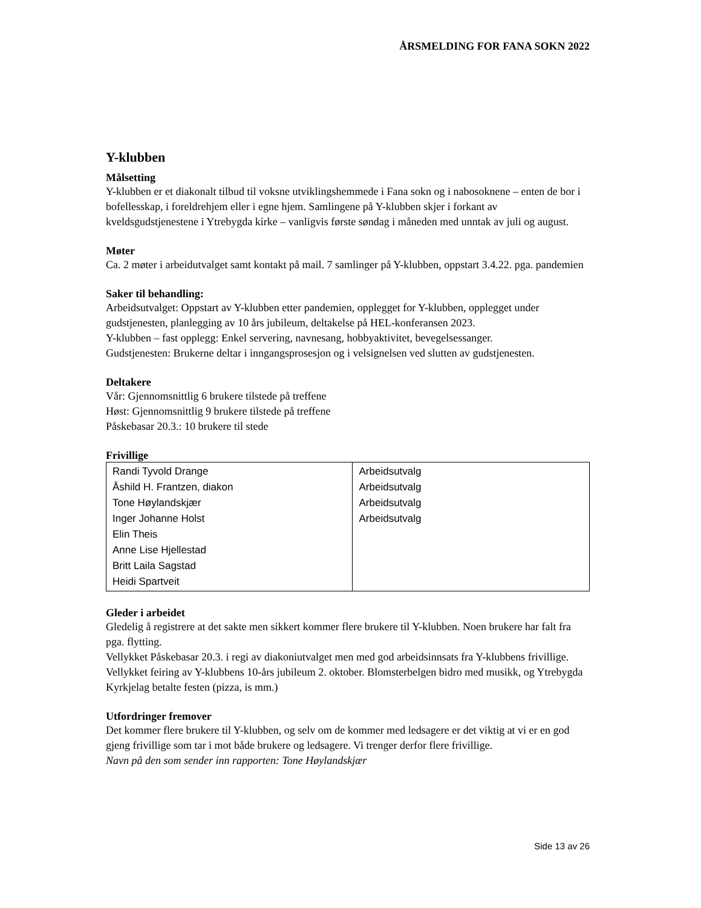ÅRSMELDING FOR FANA SOKN 2022
Y-klubben
Målsetting
Y-klubben er et diakonalt tilbud til voksne utviklingshemmede i Fana sokn og i nabosoknene – enten de bor i bofellesskap, i foreldrehjem eller i egne hjem. Samlingene på Y-klubben skjer i forkant av kveldsgudstjenestene i Ytrebygda kirke – vanligvis første søndag i måneden med unntak av juli og august.
Møter
Ca. 2 møter i arbeidutvalget samt kontakt på mail. 7 samlinger på Y-klubben, oppstart 3.4.22. pga. pandemien
Saker til behandling:
Arbeidsutvalget: Oppstart av Y-klubben etter pandemien, opplegget for Y-klubben, opplegget under gudstjenesten, planlegging av 10 års jubileum, deltakelse på HEL-konferansen 2023.
Y-klubben – fast opplegg: Enkel servering, navnesang, hobbyaktivitet, bevegelsessanger.
Gudstjenesten: Brukerne deltar i inngangsprosesjon og i velsignelsen ved slutten av gudstjenesten.
Deltakere
Vår: Gjennomsnittlig 6 brukere tilstede på treffene
Høst: Gjennomsnittlig 9 brukere tilstede på treffene
Påskebasar 20.3.: 10 brukere til stede
Frivillige
| Randi Tyvold Drange Åshild H. Frantzen, diakon Tone Høylandskjær Inger Johanne Holst Elin Theis Anne Lise Hjellestad Britt Laila Sagstad Heidi Spartveit | Arbeidsutvalg Arbeidsutvalg Arbeidsutvalg Arbeidsutvalg |
Gleder i arbeidet
Gledelig å registrere at det sakte men sikkert kommer flere brukere til Y-klubben. Noen brukere har falt fra pga. flytting.
Vellykket Påskebasar 20.3. i regi av diakoniutvalget men med god arbeidsinnsats fra Y-klubbens frivillige. Vellykket feiring av Y-klubbens 10-års jubileum 2. oktober. Blomsterbelgen bidro med musikk, og Ytrebygda Kyrkjelag betalte festen (pizza, is mm.)
Utfordringer fremover
Det kommer flere brukere til Y-klubben, og selv om de kommer med ledsagere er det viktig at vi er en god gjeng frivillige som tar i mot både brukere og ledsagere. Vi trenger derfor flere frivillige.
Navn på den som sender inn rapporten: Tone Høylandskjær
Side 13 av 26